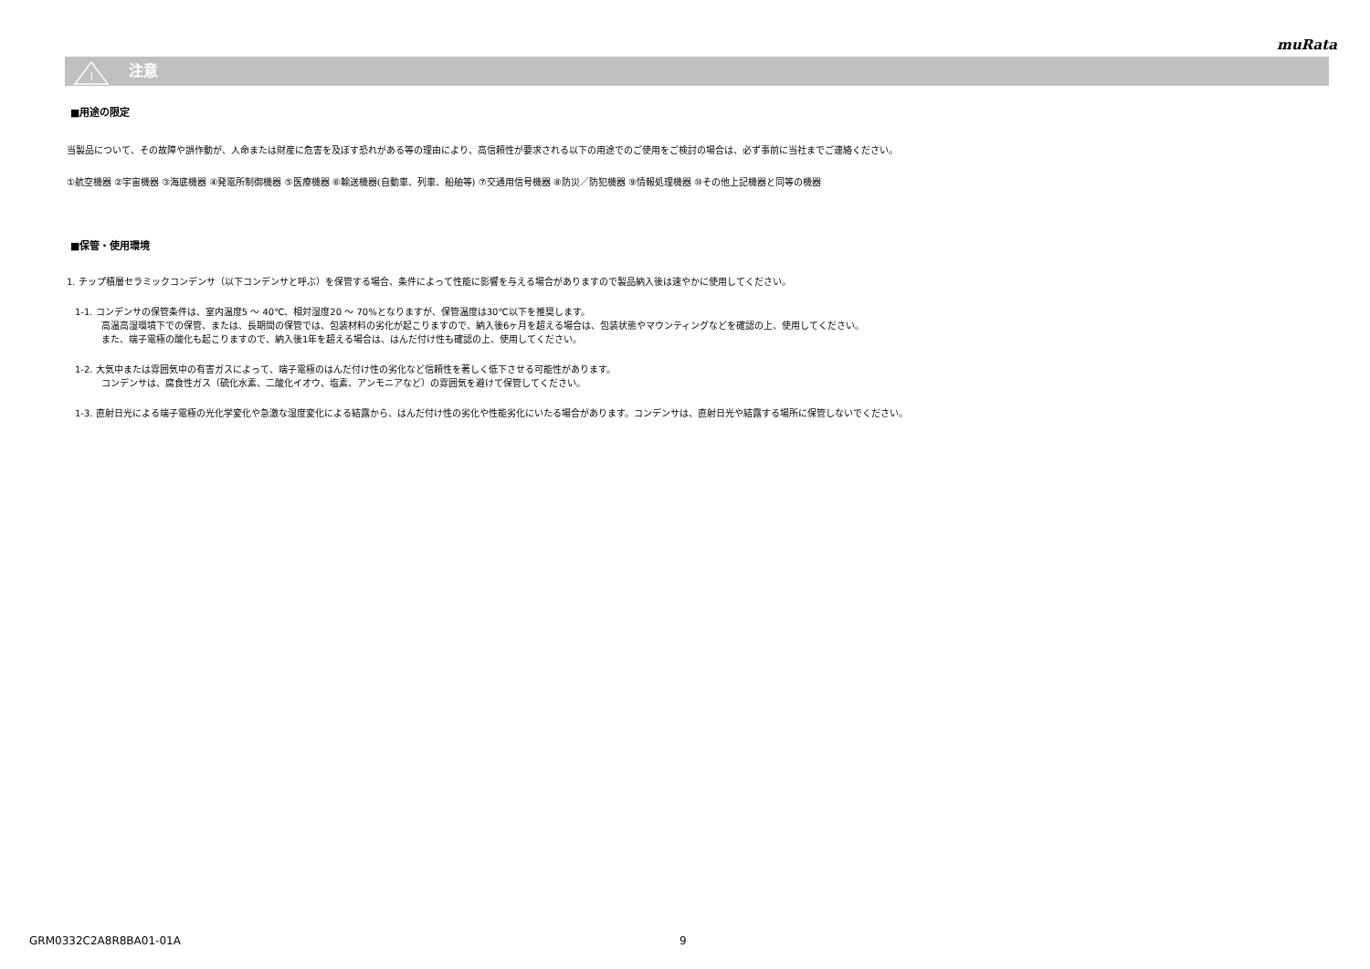muRata
!
注意
■用途の限定
当製品について、その故障や誤作動が、人命または財産に危害を及ぼす恐れがある等の理由により、高信頼性が要求される以下の用途でのご使用をご検討の場合は、必ず事前に当社までご連絡ください。
①航空機器 ②宇宙機器 ③海底機器 ④発電所制御機器 ⑤医療機器 ⑥輸送機器(自動車、列車、船舶等) ⑦交通用信号機器 ⑧防災／防犯機器 ⑨情報処理機器 ⑩その他上記機器と同等の機器
■保管・使用環境
1. チップ積層セラミックコンデンサ（以下コンデンサと呼ぶ）を保管する場合、条件によって性能に影響を与える場合がありますので製品納入後は速やかに使用してください。
1-1. コンデンサの保管条件は、室内温度5 ～ 40℃、相対湿度20 ～ 70%となりますが、保管温度は30℃以下を推奨します。
高温高湿環境下での保管、または、長期間の保管では、包装材料の劣化が起こりますので、納入後6ヶ月を超える場合は、包装状態やマウンティングなどを確認の上、使用してください。
また、端子電極の酸化も起こりますので、納入後1年を超える場合は、はんだ付け性も確認の上、使用してください。
1-2. 大気中または雰囲気中の有害ガスによって、端子電極のはんだ付け性の劣化など信頼性を著しく低下させる可能性があります。
コンデンサは、腐食性ガス（硫化水素、二酸化イオウ、塩素、アンモニアなど）の雰囲気を避けて保管してください。
1-3. 直射日光による端子電極の光化学変化や急激な湿度変化による結露から、はんだ付け性の劣化や性能劣化にいたる場合があります。コンデンサは、直射日光や結露する場所に保管しないでください。
GRM0332C2A8R8BA01-01A 9